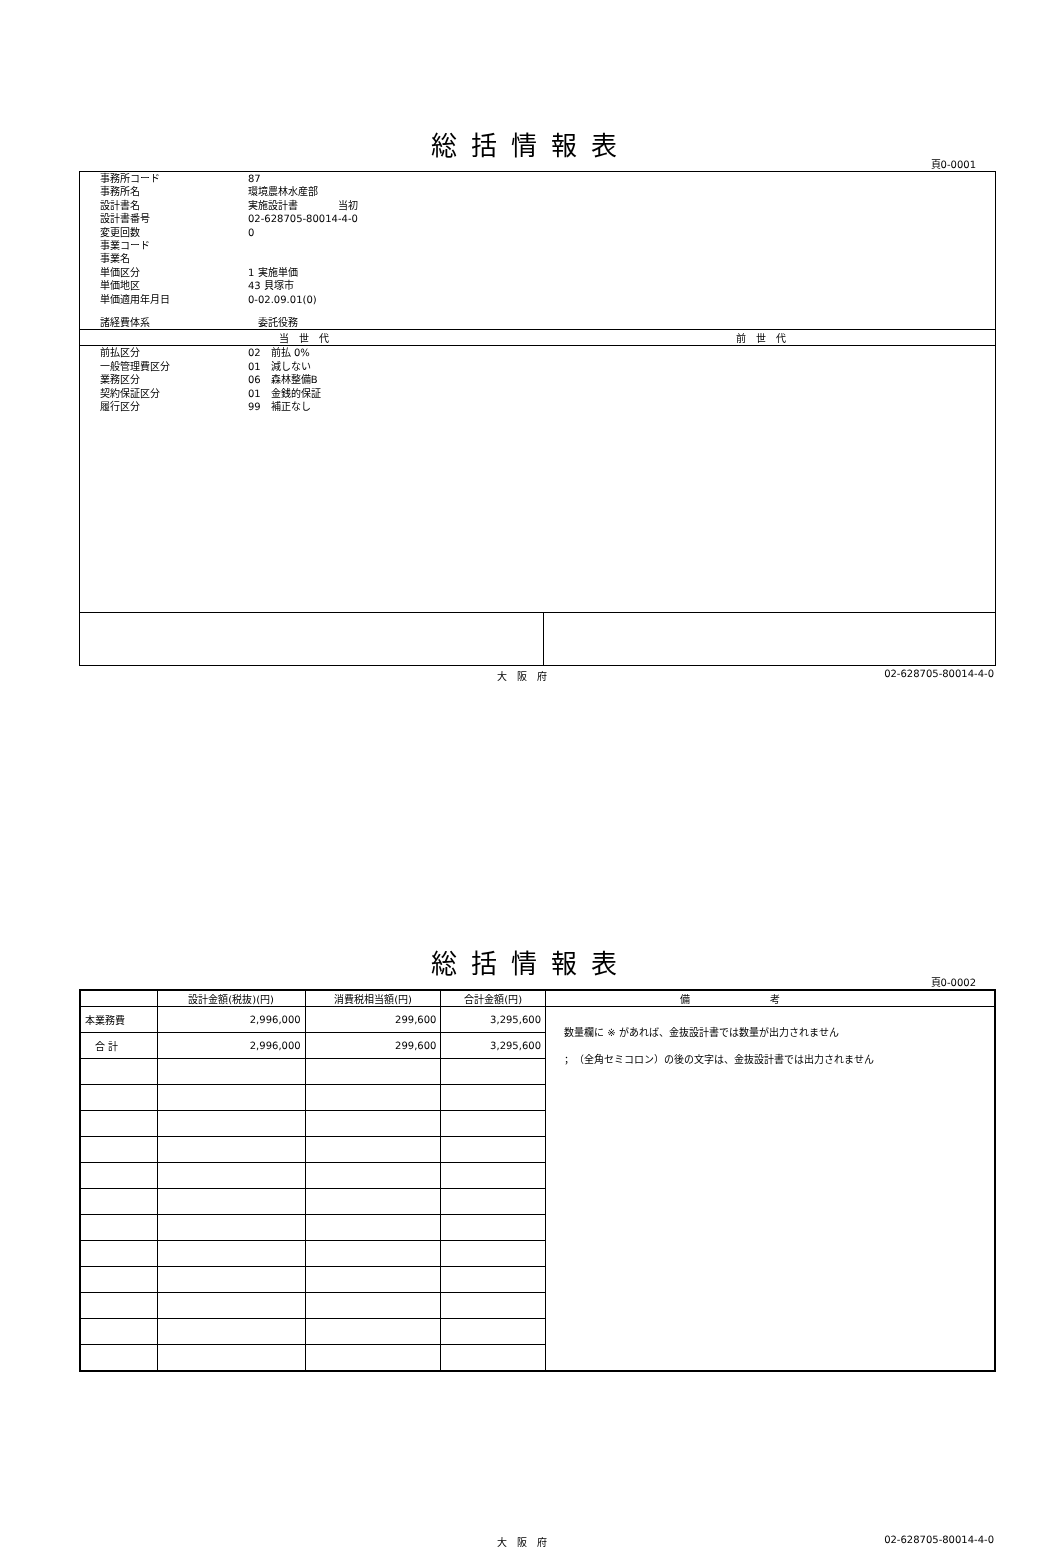総括情報表
頁0-0001
| 事務所コード | 87 |
| 事務所名 | 環境農林水産部 |
| 設計書名 | 実施設計書 当初 |
| 設計書番号 | 02-628705-80014-4-0 |
| 変更回数 | 0 |
| 事業コード | |
| 事業名 | |
| 単価区分 | 1 実施単価 |
| 単価地区 | 43 貝塚市 |
| 単価適用年月日 | 0-02.09.01(0) |
| 諸経費体系 | 委託役務 |
当世代 前世代
| 前払区分 | 02 前払 0% |
| 一般管理費区分 | 01 減しない |
| 業務区分 | 06 森林整備B |
| 契約保証区分 | 01 金銭的保証 |
| 履行区分 | 99 補正なし |
大阪府 02-628705-80014-4-0
総括情報表
頁0-0002
| | 設計金額(税抜)(円) | 消費税相当額(円) | 合計金額(円) | 備考 |
| --- | --- | --- | --- | --- |
| 本業務費 | 2,996,000 | 299,600 | 3,295,600 | 数量欄に ※ があれば、金抜設計書では数量が出力されません ；（全角セミコロン）の後の文字は、金抜設計書では出力されません |
| 合 計 | 2,996,000 | 299,600 | 3,295,600 | |
大阪府 02-628705-80014-4-0